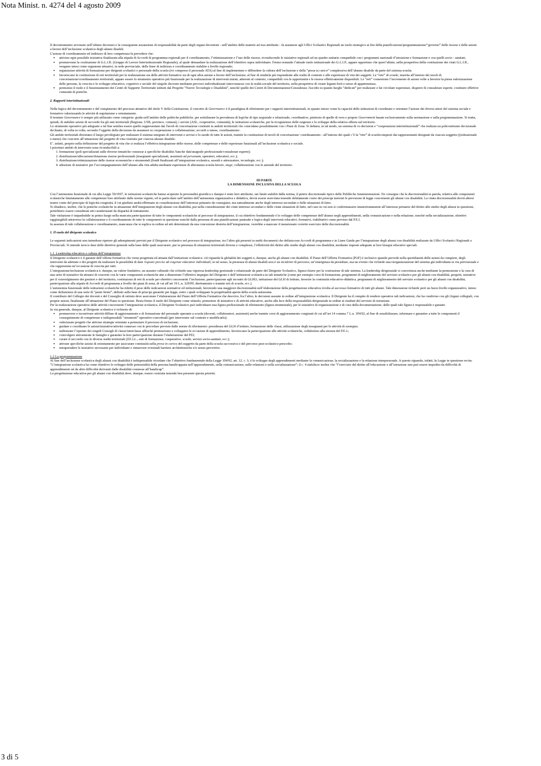Nota Minist. n. 4274 del 4 agosto 2009
Il decentramento avvenuto nell’ultimo decennio e la conseguente assunzione di responsabilità da parte degli organi decentrati - nell’ambito delle materie ad essi attribuite - fa assumere agli Uffici Scolastici Regionali un ruolo strategico ai fini della pianificazione/programmazione/“governo” delle risorse e delle azioni a favore dell’inclusione scolastica degli alunni disabili.
L’azione di coordinamento ed indirizzo di loro competenza fa prevedere che:
attivino ogni possibile iniziativa finalizzata alla stipula di Accordi di programma regionali per il coordinamento, l’ottimizzazione e l’uso delle risorse, riconducendo le iniziative regionali ad un quadro unitario compatibile con i programmi nazionali d’istruzione e formazione e con quelli socio - sanitari;
promuovano la costituzione di G.L.I.R. (Gruppo di Lavoro Interistituzionale Regionale), al quale demandare la realizzazione dell’obiettivo sopra individuato. Fermo restando l’attuale ruolo istituzionale dei G.L.I.P., appare opportuno che quest’ultimi, nella prospettiva della costituzione dei citati G.L.I.R., vengano intesi come organismi attuativi, in sede provinciale, delle linee di indirizzo e coordinamento stabilite a livello regionale;
organizzino attività di formazione per dirigenti scolastici e personale della scuola (ivi compreso il personale ATA) al fine di implementare e diffondere la cultura dell’inclusione e della “presa in carico” complessiva dell’alunno disabile da parte del sistema scuola;
favoriscano la costituzione di reti territoriali per la realizzazione sia delle attività formative sia di ogni altra azione a favore dell’inclusione, al fine di renderla più rispondente alle realtà di contesto e alle esperienze di vita dei soggetti. La “rete” di scuole, inserita all’interno dei tavoli di concertazione/coordinamento territoriali, appare essere lo strumento operativo più funzionale per la realizzazione di interventi mirati, aderenti al contesto, compatibili con le opportunità e le risorse effettivamente disponibili. Le “reti” consentono l’incremento di azioni volte a favorire la piena valorizzazione delle persone, la crescita e lo sviluppo educativo, cognitivo e sociale del singolo discente mediante percorsi individualizzati interconnessi con la realtà sociale del territorio, nella prospettiva di creare legami forti e senso di appartenenza;
potenzino il ruolo e il funzionamento dei Centri di Supporto Territoriale istituiti dal Progetto “Nuove Tecnologie e Disabilità”, nonché quello dei Centri di Documentazione/Consulenza /Ascolto in quanto luoghi “dedicati” per realizzare e far circolare esperienze, disporre di consulenze esperte, costituire effettive comunità di pratiche.
2. Rapporti interistituzionali
Nella logica del decentramento e del compimento del processo attuativo del titolo V della Costituzione, il concetto di Governance è il paradigma di riferimento per i rapporti interistituzionali, in quanto inteso come la capacità delle istituzioni di coordinare e orientare l’azione dei diversi attori del sistema sociale e formativo valorizzando le attività di regolazione e orientamento.
Il termine Governance è sempre più utilizzato come categoria- guida nell’ambito delle politiche pubbliche, per sottolineare la prevalenza di logiche di tipo negoziale e relazionale, coordinative, piuttosto di quelle di vero e proprio Government basate esclusivamente sulla normazione e sulla programmazione. Si tratta, quindi, di stabilire azioni di raccordo fra gli enti territoriali (Regione, USR, province, comuni), i servizi (ASL, cooperative, comunità), le istituzioni scolastiche, per la ricognizione delle esigenze e lo sviluppo della relativa offerta sul territorio.
Lo strumento operativo più adeguato a tal fine sembra essere quello rappresentato dai Tavoli di concertazione costituiti in ambiti territoriali che coincidano possibilmente con i Piani di Zona. Si delinea, in tal modo, un sistema di co-decisioni e “cooperazioni interistituzionali” che realizza un policentrismo decisionale declinato, di volta in volta, secondo l’oggetto della decisione da assumere in cooperazione o collaborazione, accordi o intese, coordinamento .
Gli ambiti territoriali diventano il luogo privilegiato per realizzare il sistema integrato di interventi e servizi e lo snodo di tutte le azioni, tramite la costituzione di tavoli di concertazione/ coordinamento - all’interno dei quali c’è la “rete” di scuolecomposti dai rappresentanti designati da ciascun soggetto ((istituzionale o meno) che concorre all’attuazione del progetto di vita costruito per ciascun alunno disabile.
E’, infatti, proprio nella definizione del progetto di vita che si realizza l’effettiva integrazione delle risorse, delle competenze e delle esperienze funzionali all’inclusione scolastica e sociale.
I prioritari ambiti di intervento sono riconducibili a:
1. formazione (poli specializzati sulle diverse tematiche connesse a specifiche disabilità /banche dati/anagrafe professionale/consulenze esperte);
2. distribuzione/allocazione/dotazione risorse professionali (insegnanti specializzati, assistenti ad personam, operatori, educatori, ecc.);
3. distribuzione/ottimizzazione delle risorse economiche e strumentali (fondi finalizzati all’integrazione scolastica, sussidi e attrezzature, tecnologie, ecc.);
4. adozione di iniziative per l’accompagnamento dell’alunno alla vita adulta mediante esperienze di alternanza scuola-lavoro, stage, collaborazione con le aziende del territorio.
III PARTE
LA DIMENSIONE INCLUSIVA DELLA SCUOLA
Con l’autonomia funzionale di cui alla Legge 59/1997, le istituzioni scolastiche hanno acquisito la personalità giuridica e dunque è stato loro attribuito, nei limiti stabiliti dalla norma, il potere discrezionale tipico delle Pubbliche Amministrazioni. Ne consegue che la discrezionalità in parola, relativa alle componenti scolastiche limitatamente alle competenze loro attribuite dalle norme vigenti, ed in particolare nell’ambito dell’autonomia organizzativa e didattica, dovrà essere esercitata tenendo debitamente conto dei principi inerenti le previsioni di legge concernenti gli alunni con disabilità. La citata discrezionalità dovrà altresì tenere conto del principio di logicità-congruità, il cui giudizio andrà effettuato in considerazione dell’interesse primario da conseguire, ma naturalmente anche degli interessi secondari e delle situazioni di fatto.
Si ribadisce, inoltre, che le pratiche scolastiche in attuazione dell’integrazione degli alunni con disabilità, pur nella considerazione dei citati interessi secondari e delle citate situazioni di fatto, nel caso in cui non si conformassero immotivatamente all’interesse primario del diritto allo studio degli alunni in questione, potrebbero essere considerati atti caratterizzati da disparità di trattamento.
Tale violazione è inquadrabile in primo luogo nella mancata partecipazione di tutte le componenti scolastiche al processo di integrazione, il cui obiettivo fondamentale è lo sviluppo delle competenze dell’alunno negli apprendimenti, nella comunicazione e nella relazione, nonché nella socializzazione, obiettivi raggiungibili attraverso la collaborazione e il coordinamento di tutte le componenti in questione nonché dalla presenza di una pianificazione puntuale e logica degli interventi educativi, formativi, riabilitativi come previsto dal P.E.I.
In assenza di tale collaborazione e coordinamento, mancanza che si esplica in ordine ad atti determinati da una concezione distorta dell’integrazione, verrebbe a mancare il menzionato corretto esercizio della discrezionalità.
1. Il ruolo del dirigente scolastico
Le seguenti indicazioni non intendono ripetere gli adempimenti previsti per il Dirigente scolastico nel processo di integrazione, tra l’altro già presenti in molti documenti che definiscono Accordi di programma o in Linee Guida per l’integrazione degli alunni con disabilità realizzate da Uffici Scolastici Regionali o Provinciali. Si intende invece dare delle direttive generali sulla base delle quali assicurare, pur in presenza di situazioni territoriali diverse e complesse, l’effettività del diritto allo studio degli alunni con disabilità, mediante risposte adeguate ai loro bisogni educativi speciali.
1.1. Leadership educativa e cultura dell’integrazione
Il Dirigente scolastico è il garante dell’offerta formativa che viene progettata ed attuata dall’istituzione scolastica: ciò riguarda la globalità dei soggetti e, dunque, anche gli alunni con disabilità. Il Piano dell’Offerta Formativa (POF) è inclusivo quando prevede nella quotidianità delle azioni da compiere, degli interventi da adottare e dei progetti da realizzare la possibilità di dare risposte precise ad esigenze educative individuali; in tal senso, la presenza di alunni disabili non è un incidente di percorso, un’emergenza da presidiare, ma un evento che richiede una riorganizzazione del sistema già individuata in via previsionale e che rappresenta un’occasione di crescita per tutti.
L’integrazione/inclusione scolastica è, dunque, un valore fondativo, un assunto culturale che richiede una vigorosa leadership gestionale e relazionale da parte del Dirigente Scolastico, figura-chiave per la costruzione di tale sistema. La leadership dirigenziale si concretizza anche mediante la promozione e la cura di una serie di iniziative da attuarsi di concerto con le varie componenti scolastiche atte a dimostrare l’effettivo impegno del Dirigente e dell’istituzione scolastica in tali tematiche (come per esempio corsi di formazione, programmi di miglioramento del servizio scolastico per gli alunni con disabilità, progetti, iniziative per il coinvolgimento dei genitori e del territorio, costituzioni di reti di scuole per obiettivi concernenti l’inclusione, partecipazione agli incontri di GLHO, istituzione del GLH di Istituto, favorire la continuità educativo-didattica, programmi di miglioramento del servizio scolastico per gli alunni con disabilità, partecipazione alla stipula di Accordi di programma a livello dei piani di zona, di cui all’art 19 L.n. 328/00, direttamente o tramite reti di scuole, ecc.).
L’autonomia funzionale delle istituzioni scolastiche ha ridotto il peso delle indicazioni normative ed istituzionali, favorendo una maggiore discrezionalità nell’elaborazione della progettazione educativa rivolta al successo formativo di tutti gli alunni. Tale dimensione richiede però un buon livello organizzativo, inteso come definizione di una serie di “punti fermi”, definiti sulla base di principi garantiti per legge, entro i quali sviluppare la progettualità aperta della scuola autonoma.
Il contributo del Collegio dei docenti e del Consiglio di istituto deve assicurare l’elaborazione del Piano dell’Offerta Formativa che descrive, fra l’altro, le decisioni assunte in ordine all’integrazione scolastica. Il Dirigente ha il compito di rendere operative tali indicazioni, che ha condiviso con gli Organi collegiali, con proprie azioni, finalizzate all’attuazione del Piano in questione. Resta fermo il ruolo del Dirigente come stimolo, promotore di iniziative e di attività educative, anche alla luce della responsabilità dirigenziale in ordine ai risultati del servizio di istruzione.
Per la realizzazione operativa delle attività concernenti l’integrazione scolastica, il Dirigente Scolastico può individuare una figura professionale di riferimento (figura strumentale), per le iniziative di organizzazione e di cura della documentazione, delle quali tale figura è responsabile e garante.
In via generale, dunque, al Dirigente scolastico è richiesto di:
promuovere e incentivare attività diffuse di aggiornamento e di formazione del personale operante a scuola (docenti, collaboratori, assistenti) anche tramite corsi di aggiornamento congiunti di cui all’art 14 comma 7 L.n. 104/92, al fine di sensibilizzare, informare e garantire a tutte le componenti il conseguimento di competenze e indispensabili “strumenti” operativo-concettuali (per intervenire sul contesto e modificarlo);
valorizzare progetti che attivino strategie orientate a potenziare il processo di inclusione;
guidare e coordinare le azioni/iniziative/attività connesse con le procedure previste dalle norme di riferimento: presidenza del GLH d’istituto, formazione delle classi, utilizzazione degli insegnanti per le attività di sostegno;
indirizzare l’operato dei singoli Consigli di classe/interclasse affinché promuovano e sviluppino le occasioni di apprendimento, favoriscano la partecipazione alle attività scolastiche, collaborino alla stesura del P.E.I.;
coinvolgere attivamente le famiglie e garantire la loro partecipazione durante l’elaborazione del PEI;
curare il raccordo con le diverse realtà territoriali (EE.LL., enti di formazione, cooperative, scuole, servizi socio-sanitari, ecc.);
attivare specifiche azioni di orientamento per assicurare continuità nella presa in carico del soggetto da parte della scuola successiva o del percorso post-scolastico prescelto;
intraprendere le iniziative necessarie per individuare e rimuovere eventuali barriere architettoniche e/o senso-percettive.
1.2 La programmazione
Al fine dell’inclusione scolastica degli alunni con disabilità è indispensabile ricordare che l’obiettivo fondamentale della Legge 104/92, art. 12, c. 3, è lo sviluppo degli apprendimenti mediante la comunicazione, la socializzazione e la relazione interpersonale. A questo riguardo, infatti, la Legge in questione recita: “L’integrazione scolastica ha come obiettivo lo sviluppo delle potenzialità della persona handicappata nell’apprendimento, nella comunicazione, nelle relazioni e nella socializzazione”; il c. 4 stabilisce inoltre che “l’esercizio del diritto all’educazione e all’istruzione non può essere impedito da difficoltà di apprendimento né da altre difficoltà derivanti dalle disabilità connesse all’handicap”.
La progettazione educativa per gli alunni con disabilità deve, dunque, essere costruita tenendo ben presente questa priorità.
3 di 5